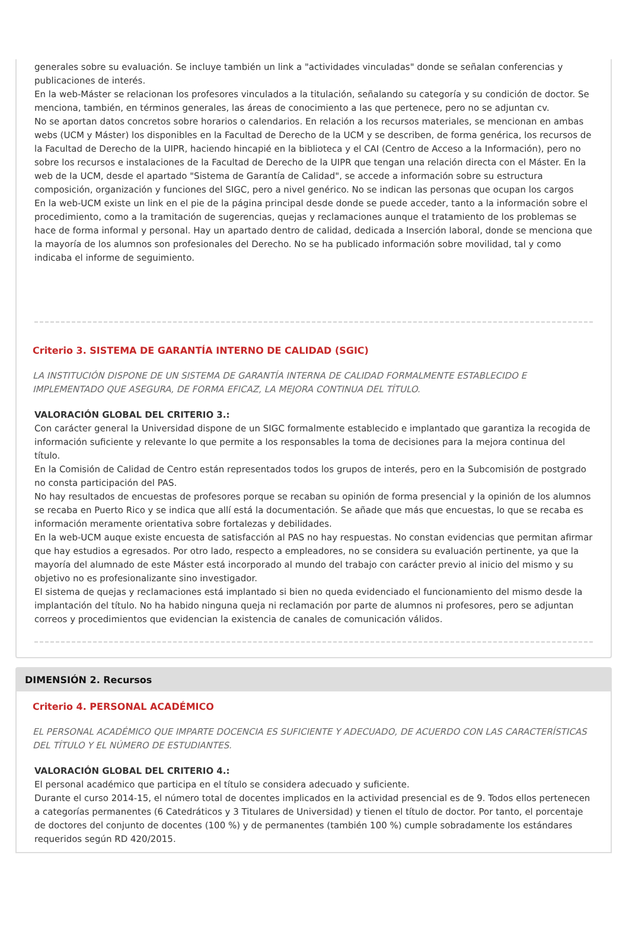generales sobre su evaluación. Se incluye también un link a "actividades vinculadas" donde se señalan conferencias y publicaciones de interés.
En la web-Máster se relacionan los profesores vinculados a la titulación, señalando su categoría y su condición de doctor. Se menciona, también, en términos generales, las áreas de conocimiento a las que pertenece, pero no se adjuntan cv.
No se aportan datos concretos sobre horarios o calendarios. En relación a los recursos materiales, se mencionan en ambas webs (UCM y Máster) los disponibles en la Facultad de Derecho de la UCM y se describen, de forma genérica, los recursos de la Facultad de Derecho de la UIPR, haciendo hincapié en la biblioteca y el CAI (Centro de Acceso a la Información), pero no sobre los recursos e instalaciones de la Facultad de Derecho de la UIPR que tengan una relación directa con el Máster. En la web de la UCM, desde el apartado "Sistema de Garantía de Calidad", se accede a información sobre su estructura composición, organización y funciones del SIGC, pero a nivel genérico. No se indican las personas que ocupan los cargos
En la web-UCM existe un link en el pie de la página principal desde donde se puede acceder, tanto a la información sobre el procedimiento, como a la tramitación de sugerencias, quejas y reclamaciones aunque el tratamiento de los problemas se hace de forma informal y personal. Hay un apartado dentro de calidad, dedicada a Inserción laboral, donde se menciona que la mayoría de los alumnos son profesionales del Derecho. No se ha publicado información sobre movilidad, tal y como indicaba el informe de seguimiento.
Criterio 3. SISTEMA DE GARANTÍA INTERNO DE CALIDAD (SGIC)
LA INSTITUCIÓN DISPONE DE UN SISTEMA DE GARANTÍA INTERNA DE CALIDAD FORMALMENTE ESTABLECIDO E IMPLEMENTADO QUE ASEGURA, DE FORMA EFICAZ, LA MEJORA CONTINUA DEL TÍTULO.
VALORACIÓN GLOBAL DEL CRITERIO 3.:
Con carácter general la Universidad dispone de un SIGC formalmente establecido e implantado que garantiza la recogida de información suficiente y relevante lo que permite a los responsables la toma de decisiones para la mejora continua del título.
En la Comisión de Calidad de Centro están representados todos los grupos de interés, pero en la Subcomisión de postgrado no consta participación del PAS.
No hay resultados de encuestas de profesores porque se recaban su opinión de forma presencial y la opinión de los alumnos se recaba en Puerto Rico y se indica que allí está la documentación. Se añade que más que encuestas, lo que se recaba es información meramente orientativa sobre fortalezas y debilidades.
En la web-UCM auque existe encuesta de satisfacción al PAS no hay respuestas. No constan evidencias que permitan afirmar que hay estudios a egresados. Por otro lado, respecto a empleadores, no se considera su evaluación pertinente, ya que la mayoría del alumnado de este Máster está incorporado al mundo del trabajo con carácter previo al inicio del mismo y su objetivo no es profesionalizante sino investigador.
El sistema de quejas y reclamaciones está implantado si bien no queda evidenciado el funcionamiento del mismo desde la implantación del título. No ha habido ninguna queja ni reclamación por parte de alumnos ni profesores, pero se adjuntan correos y procedimientos que evidencian la existencia de canales de comunicación válidos.
DIMENSIÓN 2. Recursos
Criterio 4. PERSONAL ACADÉMICO
EL PERSONAL ACADÉMICO QUE IMPARTE DOCENCIA ES SUFICIENTE Y ADECUADO, DE ACUERDO CON LAS CARACTERÍSTICAS DEL TÍTULO Y EL NÚMERO DE ESTUDIANTES.
VALORACIÓN GLOBAL DEL CRITERIO 4.:
El personal académico que participa en el título se considera adecuado y suficiente.
Durante el curso 2014-15, el número total de docentes implicados en la actividad presencial es de 9. Todos ellos pertenecen a categorías permanentes (6 Catedráticos y 3 Titulares de Universidad) y tienen el título de doctor. Por tanto, el porcentaje de doctores del conjunto de docentes (100 %) y de permanentes (también 100 %) cumple sobradamente los estándares requeridos según RD 420/2015.